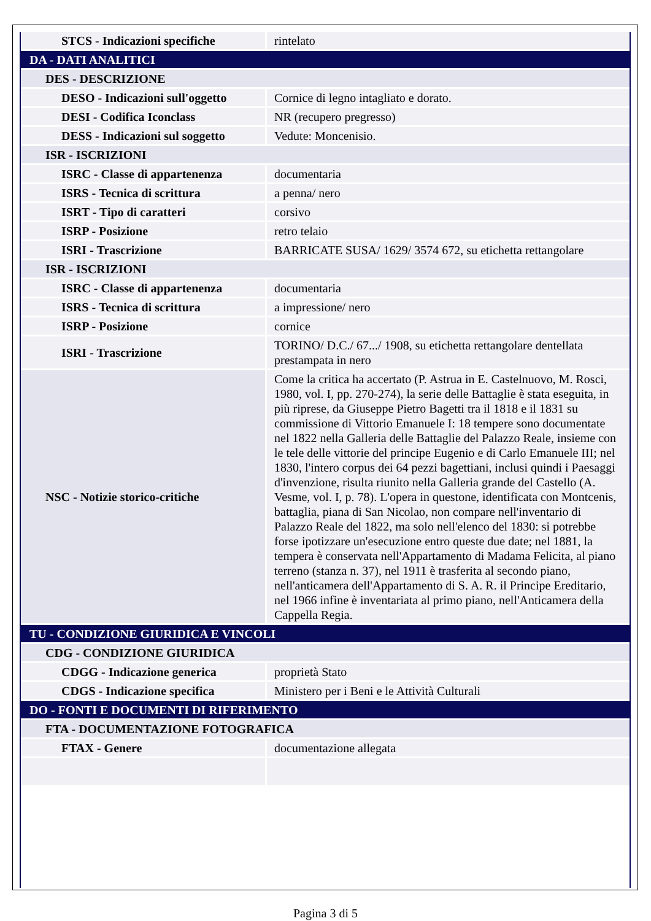| STCS - Indicazioni specifiche | rintelato |
| DA - DATI ANALITICI | |
| DES - DESCRIZIONE | |
| DESO - Indicazioni sull'oggetto | Cornice di legno intagliato e dorato. |
| DESI - Codifica Iconclass | NR (recupero pregresso) |
| DESS - Indicazioni sul soggetto | Vedute: Moncenisio. |
| ISR - ISCRIZIONI | |
| ISRC - Classe di appartenenza | documentaria |
| ISRS - Tecnica di scrittura | a penna/ nero |
| ISRT - Tipo di caratteri | corsivo |
| ISRP - Posizione | retro telaio |
| ISRI - Trascrizione | BARRICATE SUSA/ 1629/ 3574 672, su etichetta rettangolare |
| ISR - ISCRIZIONI | |
| ISRC - Classe di appartenenza | documentaria |
| ISRS - Tecnica di scrittura | a impressione/ nero |
| ISRP - Posizione | cornice |
| ISRI - Trascrizione | TORINO/ D.C./ 67.../ 1908, su etichetta rettangolare dentellata prestampata in nero |
| NSC - Notizie storico-critiche | Come la critica ha accertato (P. Astrua in E. Castelnuovo, M. Rosci, 1980, vol. I, pp. 270-274), la serie delle Battaglie è stata eseguita, in più riprese, da Giuseppe Pietro Bagetti tra il 1818 e il 1831 su commissione di Vittorio Emanuele I: 18 tempere sono documentate nel 1822 nella Galleria delle Battaglie del Palazzo Reale, insieme con le tele delle vittorie del principe Eugenio e di Carlo Emanuele III; nel 1830, l'intero corpus dei 64 pezzi bagettiani, inclusi quindi i Paesaggi d'invenzione, risulta riunito nella Galleria grande del Castello (A. Vesme, vol. I, p. 78). L'opera in questone, identificata con Montcenis, battaglia, piana di San Nicolao, non compare nell'inventario di Palazzo Reale del 1822, ma solo nell'elenco del 1830: si potrebbe forse ipotizzare un'esecuzione entro queste due date; nel 1881, la tempera è conservata nell'Appartamento di Madama Felicita, al piano terreno (stanza n. 37), nel 1911 è trasferita al secondo piano, nell'anticamera dell'Appartamento di S. A. R. il Principe Ereditario, nel 1966 infine è inventariata al primo piano, nell'Anticamera della Cappella Regia. |
| TU - CONDIZIONE GIURIDICA E VINCOLI | |
| CDG - CONDIZIONE GIURIDICA | |
| CDGG - Indicazione generica | proprietà Stato |
| CDGS - Indicazione specifica | Ministero per i Beni e le Attività Culturali |
| DO - FONTI E DOCUMENTI DI RIFERIMENTO | |
| FTA - DOCUMENTAZIONE FOTOGRAFICA | |
| FTAX - Genere | documentazione allegata |
Pagina 3 di 5